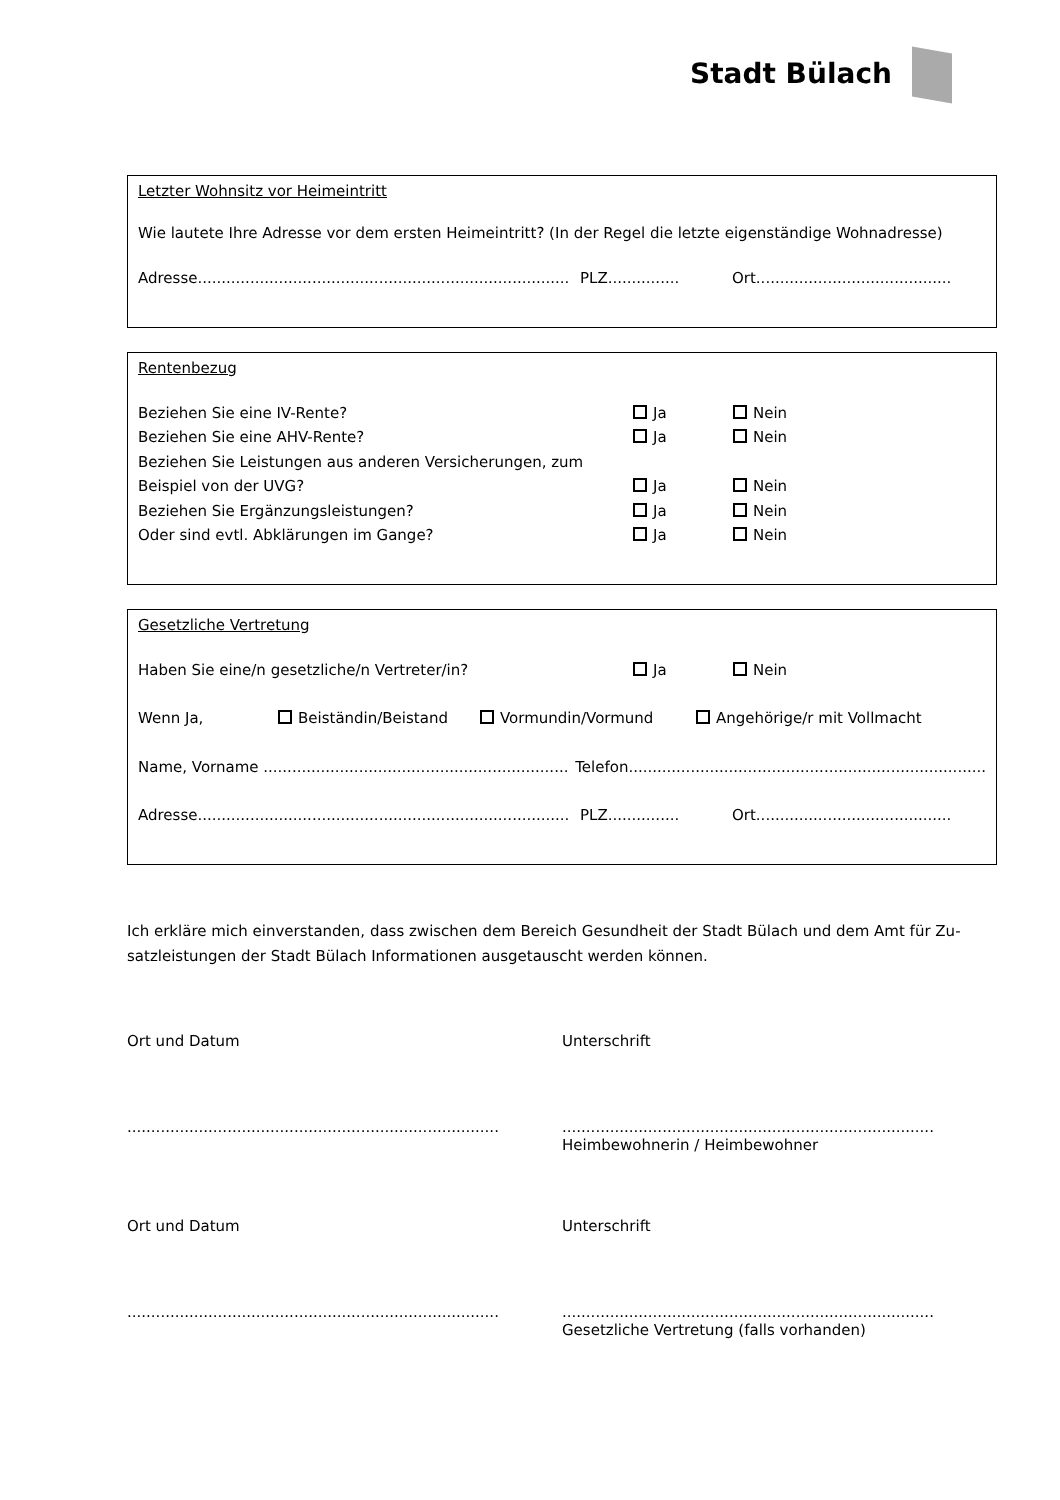Stadt Bülach
Letzter Wohnsitz vor Heimeintritt
Wie lautete Ihre Adresse vor dem ersten Heimeintritt? (In der Regel die letzte eigenständige Wohnadresse)
Adresse..............................................................................
PLZ...............
Ort.........................................
Rentenbezug
Beziehen Sie eine IV-Rente? Ja Nein
Beziehen Sie eine AHV-Rente? Ja Nein
Beziehen Sie Leistungen aus anderen Versicherungen, zum
Beispiel von der UVG? Ja Nein
Beziehen Sie Ergänzungsleistungen? Ja Nein
Oder sind evtl. Abklärungen im Gange? Ja Nein
Gesetzliche Vertretung
Haben Sie eine/n gesetzliche/n Vertreter/in? Ja Nein
Wenn Ja, Beiständin/Beistand Vormundin/Vormund Angehörige/r mit Vollmacht
Name, Vorname ................................................................
Telefon...........................................................................
Adresse..............................................................................
PLZ...............
Ort.........................................
Ich erkläre mich einverstanden, dass zwischen dem Bereich Gesundheit der Stadt Bülach und dem Amt für Zu-satzleistungen der Stadt Bülach Informationen ausgetauscht werden können.
Ort und Datum Unterschrift
..............................................................................
..............................................................................
Heimbewohnerin / Heimbewohner
Ort und Datum Unterschrift
..............................................................................
..............................................................................
Gesetzliche Vertretung (falls vorhanden)